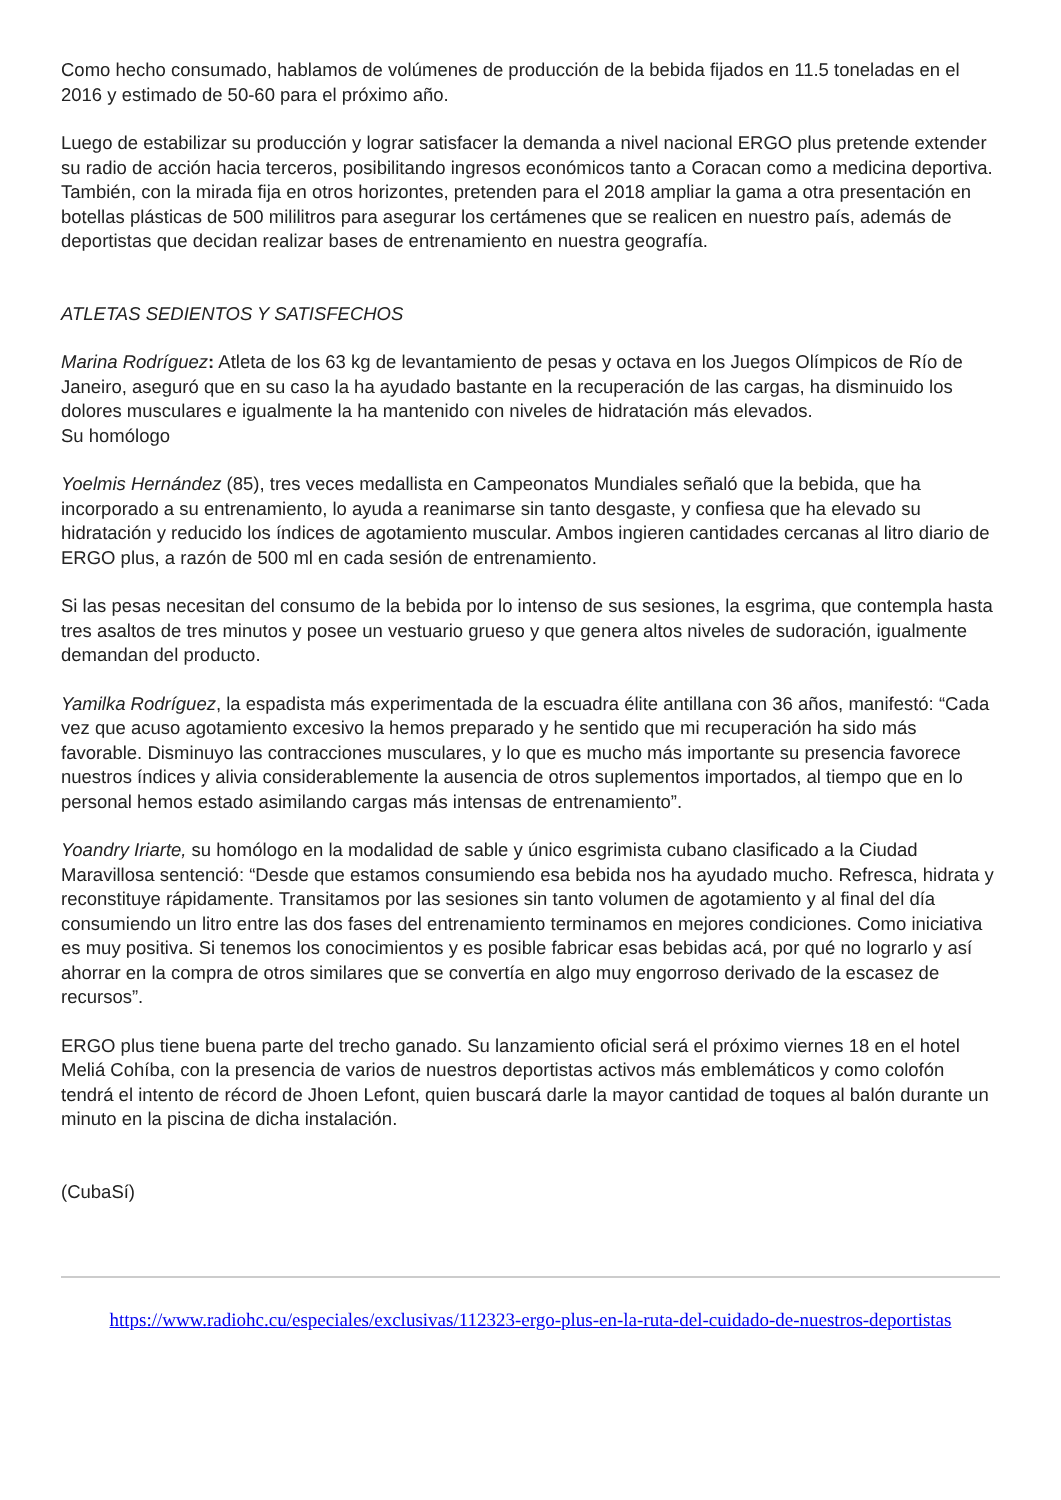Como hecho consumado, hablamos de volúmenes de producción de la bebida fijados en 11.5 toneladas en el 2016 y estimado de 50-60 para el próximo año.
Luego de estabilizar su producción y lograr satisfacer la demanda a nivel nacional ERGO plus pretende extender su radio de acción hacia terceros, posibilitando ingresos económicos tanto a Coracan como a medicina deportiva. También, con la mirada fija en otros horizontes, pretenden para el 2018 ampliar la gama a otra presentación en botellas plásticas de 500 mililitros para asegurar los certámenes que se realicen en nuestro país, además de deportistas que decidan realizar bases de entrenamiento en nuestra geografía.
ATLETAS SEDIENTOS Y SATISFECHOS
Marina Rodríguez: Atleta de los 63 kg de levantamiento de pesas y octava en los Juegos Olímpicos de Río de Janeiro, aseguró que en su caso la ha ayudado bastante en la recuperación de las cargas, ha disminuido los dolores musculares e igualmente la ha mantenido con niveles de hidratación más elevados.
Su homólogo
Yoelmis Hernández (85), tres veces medallista en Campeonatos Mundiales señaló que la bebida, que ha incorporado a su entrenamiento, lo ayuda a reanimarse sin tanto desgaste, y confiesa que ha elevado su hidratación y reducido los índices de agotamiento muscular. Ambos ingieren cantidades cercanas al litro diario de ERGO plus, a razón de 500 ml en cada sesión de entrenamiento.
Si las pesas necesitan del consumo de la bebida por lo intenso de sus sesiones, la esgrima, que contempla hasta tres asaltos de tres minutos y posee un vestuario grueso y que genera altos niveles de sudoración, igualmente demandan del producto.
Yamilka Rodríguez, la espadista más experimentada de la escuadra élite antillana con 36 años, manifestó: “Cada vez que acuso agotamiento excesivo la hemos preparado y he sentido que mi recuperación ha sido más favorable. Disminuyo las contracciones musculares, y lo que es mucho más importante su presencia favorece nuestros índices y alivia considerablemente la ausencia de otros suplementos importados, al tiempo que en lo personal hemos estado asimilando cargas más intensas de entrenamiento”.
Yoandry Iriarte, su homólogo en la modalidad de sable y único esgrimista cubano clasificado a la Ciudad Maravillosa sentenció: “Desde que estamos consumiendo esa bebida nos ha ayudado mucho. Refresca, hidrata y reconstituye rápidamente. Transitamos por las sesiones sin tanto volumen de agotamiento y al final del día consumiendo un litro entre las dos fases del entrenamiento terminamos en mejores condiciones. Como iniciativa es muy positiva. Si tenemos los conocimientos y es posible fabricar esas bebidas acá, por qué no lograrlo y así ahorrar en la compra de otros similares que se convertía en algo muy engorroso derivado de la escasez de recursos”.
ERGO plus tiene buena parte del trecho ganado. Su lanzamiento oficial será el próximo viernes 18 en el hotel Meliá Cohíba, con la presencia de varios de nuestros deportistas activos más emblemáticos y como colofón tendrá el intento de récord de Jhoen Lefont, quien buscará darle la mayor cantidad de toques al balón durante un minuto en la piscina de dicha instalación.
(CubaSí)
https://www.radiohc.cu/especiales/exclusivas/112323-ergo-plus-en-la-ruta-del-cuidado-de-nuestros-deportistas